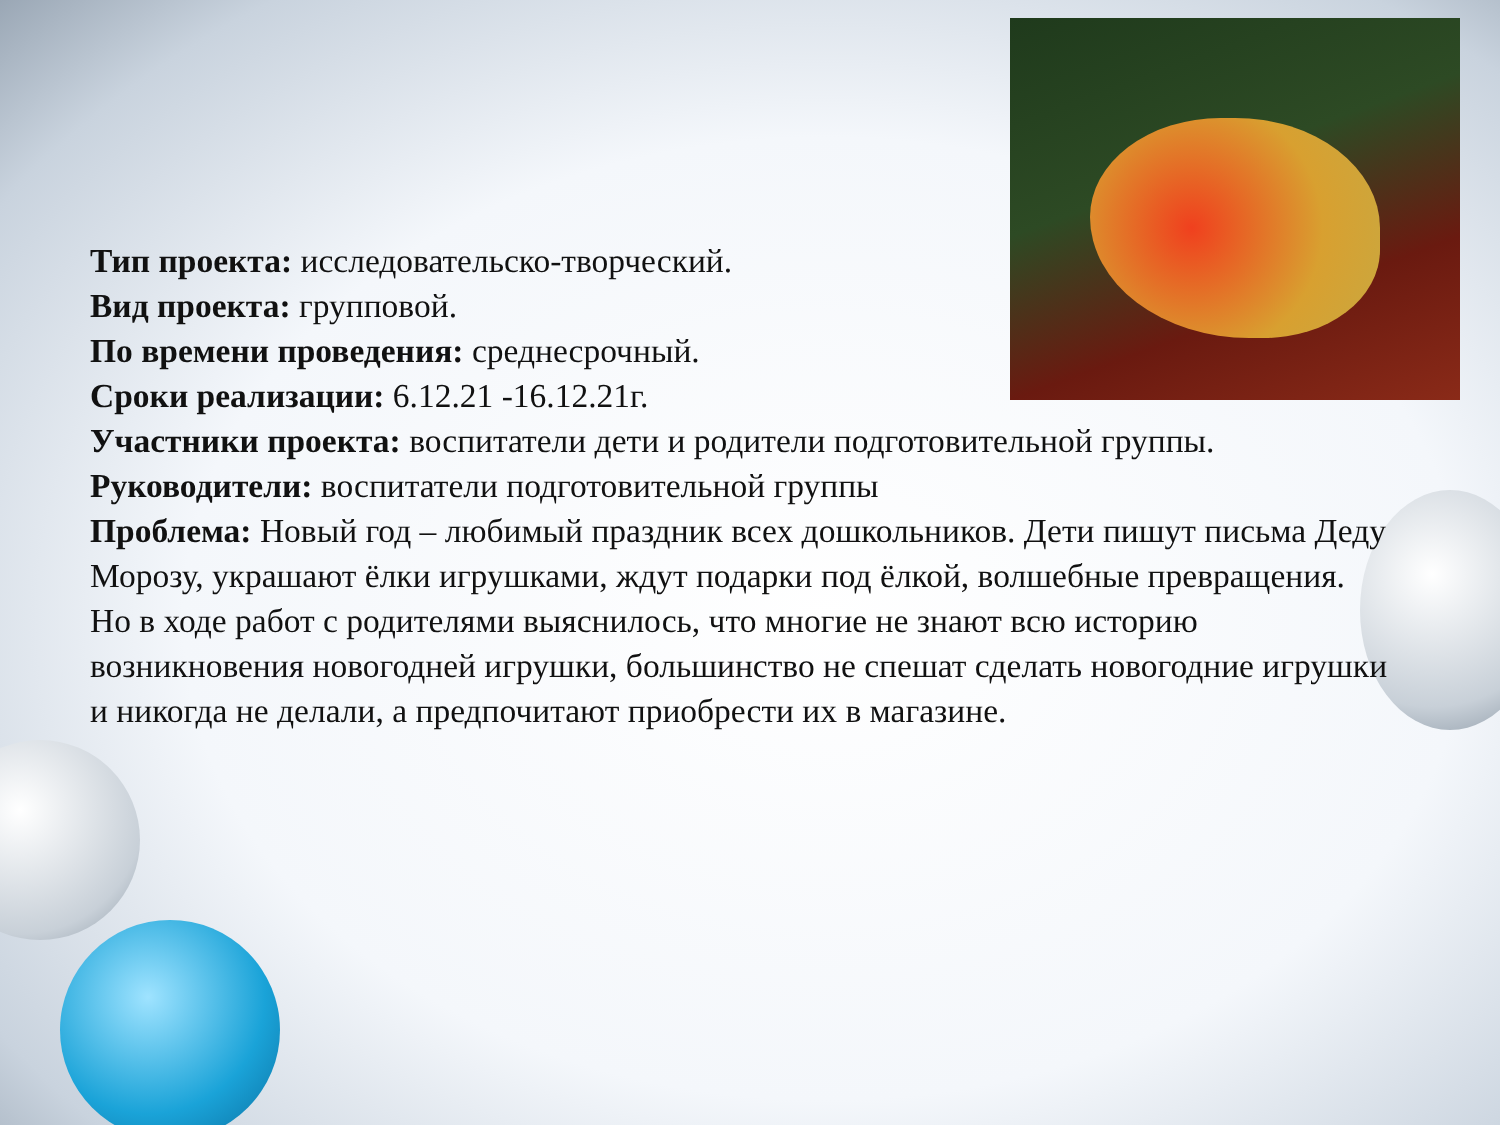Тип проекта: исследовательско-творческий.
Вид проекта: групповой.
По времени проведения: среднесрочный.
Сроки реализации: 6.12.21 -16.12.21г.
Участники проекта: воспитатели дети и родители подготовительной группы.
Руководители: воспитатели подготовительной группы
Проблема: Новый год – любимый праздник всех дошкольников. Дети пишут письма Деду Морозу, украшают ёлки игрушками, ждут подарки под ёлкой, волшебные превращения. Но в ходе работ с родителями выяснилось, что многие не знают всю историю возникновения новогодней игрушки, большинство не спешат сделать новогодние игрушки и никогда не делали, а предпочитают приобрести их в магазине.